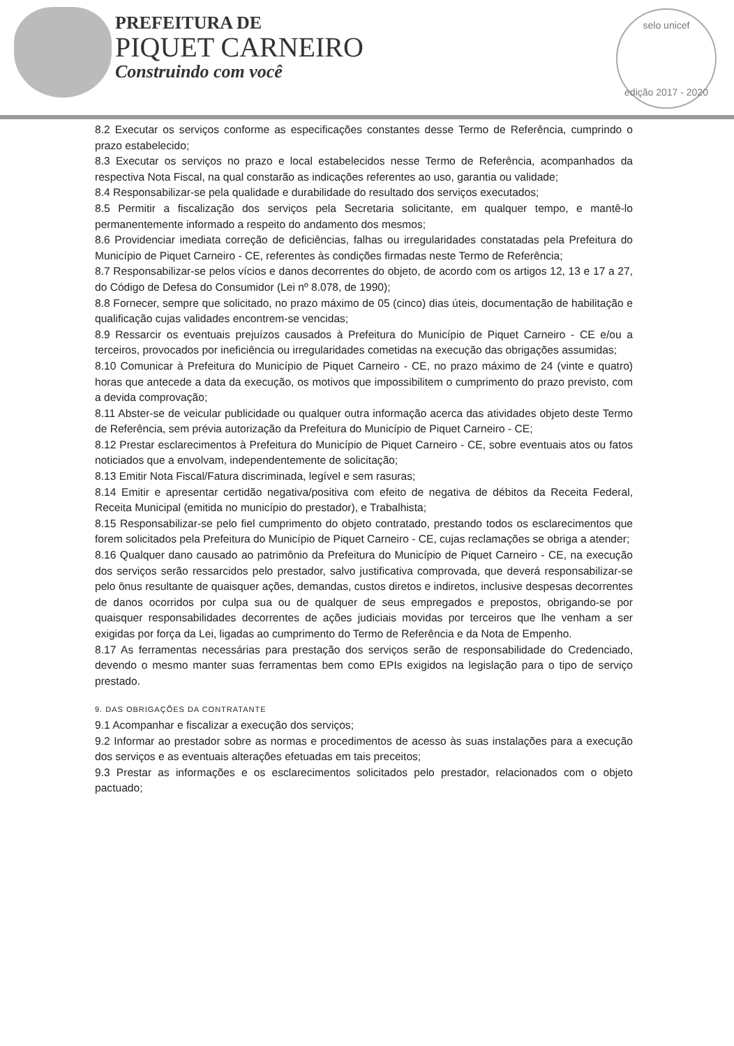PREFEITURA DE
PIQUET CARNEIRO
Construindo com você
selo unicef
edição 2017 - 2020
8.2 Executar os serviços conforme as especificações constantes desse Termo de Referência, cumprindo o prazo estabelecido;
8.3 Executar os serviços no prazo e local estabelecidos nesse Termo de Referência, acompanhados da respectiva Nota Fiscal, na qual constarão as indicações referentes ao uso, garantia ou validade;
8.4 Responsabilizar-se pela qualidade e durabilidade do resultado dos serviços executados;
8.5 Permitir a fiscalização dos serviços pela Secretaria solicitante, em qualquer tempo, e mantê-lo permanentemente informado a respeito do andamento dos mesmos;
8.6 Providenciar imediata correção de deficiências, falhas ou irregularidades constatadas pela Prefeitura do Município de Piquet Carneiro - CE, referentes às condições firmadas neste Termo de Referência;
8.7 Responsabilizar-se pelos vícios e danos decorrentes do objeto, de acordo com os artigos 12, 13 e 17 a 27, do Código de Defesa do Consumidor (Lei nº 8.078, de 1990);
8.8 Fornecer, sempre que solicitado, no prazo máximo de 05 (cinco) dias úteis, documentação de habilitação e qualificação cujas validades encontrem-se vencidas;
8.9 Ressarcir os eventuais prejuízos causados à Prefeitura do Município de Piquet Carneiro - CE e/ou a terceiros, provocados por ineficiência ou irregularidades cometidas na execução das obrigações assumidas;
8.10 Comunicar à Prefeitura do Município de Piquet Carneiro - CE, no prazo máximo de 24 (vinte e quatro) horas que antecede a data da execução, os motivos que impossibilitem o cumprimento do prazo previsto, com a devida comprovação;
8.11 Abster-se de veicular publicidade ou qualquer outra informação acerca das atividades objeto deste Termo de Referência, sem prévia autorização da Prefeitura do Município de Piquet Carneiro - CE;
8.12 Prestar esclarecimentos à Prefeitura do Município de Piquet Carneiro - CE, sobre eventuais atos ou fatos noticiados que a envolvam, independentemente de solicitação;
8.13 Emitir Nota Fiscal/Fatura discriminada, legível e sem rasuras;
8.14 Emitir e apresentar certidão negativa/positiva com efeito de negativa de débitos da Receita Federal, Receita Municipal (emitida no município do prestador), e Trabalhista;
8.15 Responsabilizar-se pelo fiel cumprimento do objeto contratado, prestando todos os esclarecimentos que forem solicitados pela Prefeitura do Município de Piquet Carneiro - CE, cujas reclamações se obriga a atender;
8.16 Qualquer dano causado ao patrimônio da Prefeitura do Município de Piquet Carneiro - CE, na execução dos serviços serão ressarcidos pelo prestador, salvo justificativa comprovada, que deverá responsabilizar-se pelo ônus resultante de quaisquer ações, demandas, custos diretos e indiretos, inclusive despesas decorrentes de danos ocorridos por culpa sua ou de qualquer de seus empregados e prepostos, obrigando-se por quaisquer responsabilidades decorrentes de ações judiciais movidas por terceiros que lhe venham a ser exigidas por força da Lei, ligadas ao cumprimento do Termo de Referência e da Nota de Empenho.
8.17 As ferramentas necessárias para prestação dos serviços serão de responsabilidade do Credenciado, devendo o mesmo manter suas ferramentas bem como EPIs exigidos na legislação para o tipo de serviço prestado.
9. DAS OBRIGAÇÕES DA CONTRATANTE
9.1 Acompanhar e fiscalizar a execução dos serviços;
9.2 Informar ao prestador sobre as normas e procedimentos de acesso às suas instalações para a execução dos serviços e as eventuais alterações efetuadas em tais preceitos;
9.3 Prestar as informações e os esclarecimentos solicitados pelo prestador, relacionados com o objeto pactuado;